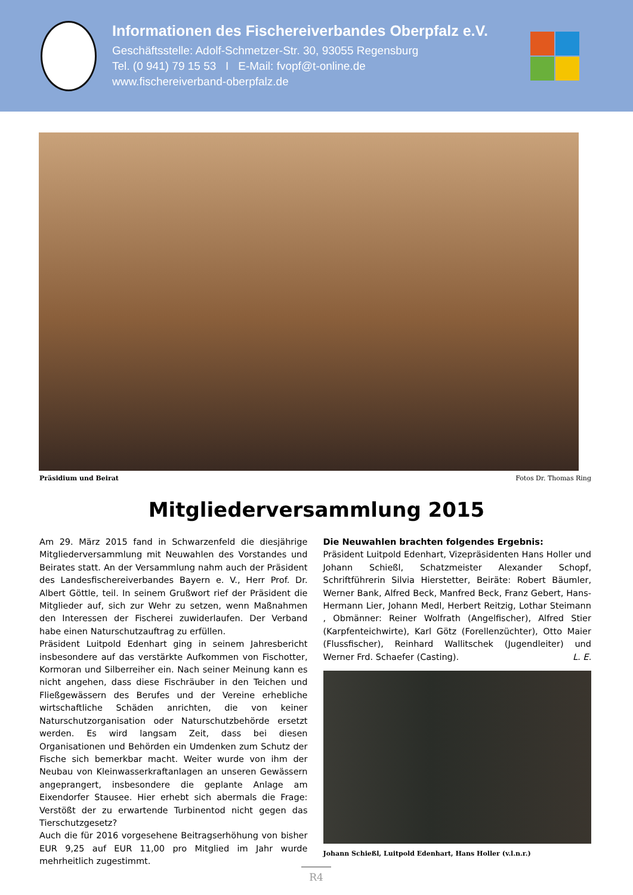Informationen des Fischereiverbandes Oberpfalz e.V.
Geschäftsstelle: Adolf-Schmetzer-Str. 30, 93055 Regensburg
Tel. (0 941) 79 15 53 I E-Mail: fvopf@t-online.de
www.fischereiverband-oberpfalz.de
Präsidium und Beirat Fotos Dr. Thomas Ring
Mitgliederversammlung 2015
Am 29. März 2015 fand in Schwarzenfeld die diesjährige Mitgliederversammlung mit Neuwahlen des Vorstandes und Beirates statt. An der Versammlung nahm auch der Präsident des Landesfischereiverbandes Bayern e. V., Herr Prof. Dr. Albert Göttle, teil. In seinem Grußwort rief der Präsident die Mitglieder auf, sich zur Wehr zu setzen, wenn Maßnahmen den Interessen der Fischerei zuwiderlaufen. Der Verband habe einen Naturschutzauftrag zu erfüllen.
Präsident Luitpold Edenhart ging in seinem Jahresbericht insbesondere auf das verstärkte Aufkommen von Fischotter, Kormoran und Silberreiher ein. Nach seiner Meinung kann es nicht angehen, dass diese Fischräuber in den Teichen und Fließgewässern des Berufes und der Vereine erhebliche wirtschaftliche Schäden anrichten, die von keiner Naturschutzorganisation oder Naturschutzbehörde ersetzt werden. Es wird langsam Zeit, dass bei diesen Organisationen und Behörden ein Umdenken zum Schutz der Fische sich bemerkbar macht. Weiter wurde von ihm der Neubau von Kleinwasserkraftanlagen an unseren Gewässern angeprangert, insbesondere die geplante Anlage am Eixendorfer Stausee. Hier erhebt sich abermals die Frage: Verstößt der zu erwartende Turbinentod nicht gegen das Tierschutzgesetz?
Auch die für 2016 vorgesehene Beitragserhöhung von bisher EUR 9,25 auf EUR 11,00 pro Mitglied im Jahr wurde mehrheitlich zugestimmt.
Die Neuwahlen brachten folgendes Ergebnis:
Präsident Luitpold Edenhart, Vizepräsidenten Hans Holler und Johann Schießl, Schatzmeister Alexander Schopf, Schriftführerin Silvia Hierstetter, Beiräte: Robert Bäumler, Werner Bank, Alfred Beck, Manfred Beck, Franz Gebert, Hans-Hermann Lier, Johann Medl, Herbert Reitzig, Lothar Steimann , Obmänner: Reiner Wolfrath (Angelfischer), Alfred Stier (Karpfenteichwirte), Karl Götz (Forellenzüchter), Otto Maier (Flussfischer), Reinhard Wallitschek (Jugendleiter) und Werner Frd. Schaefer (Casting). L. E.
Johann Schießl, Luitpold Edenhart, Hans Holler (v.l.n.r.)
R4